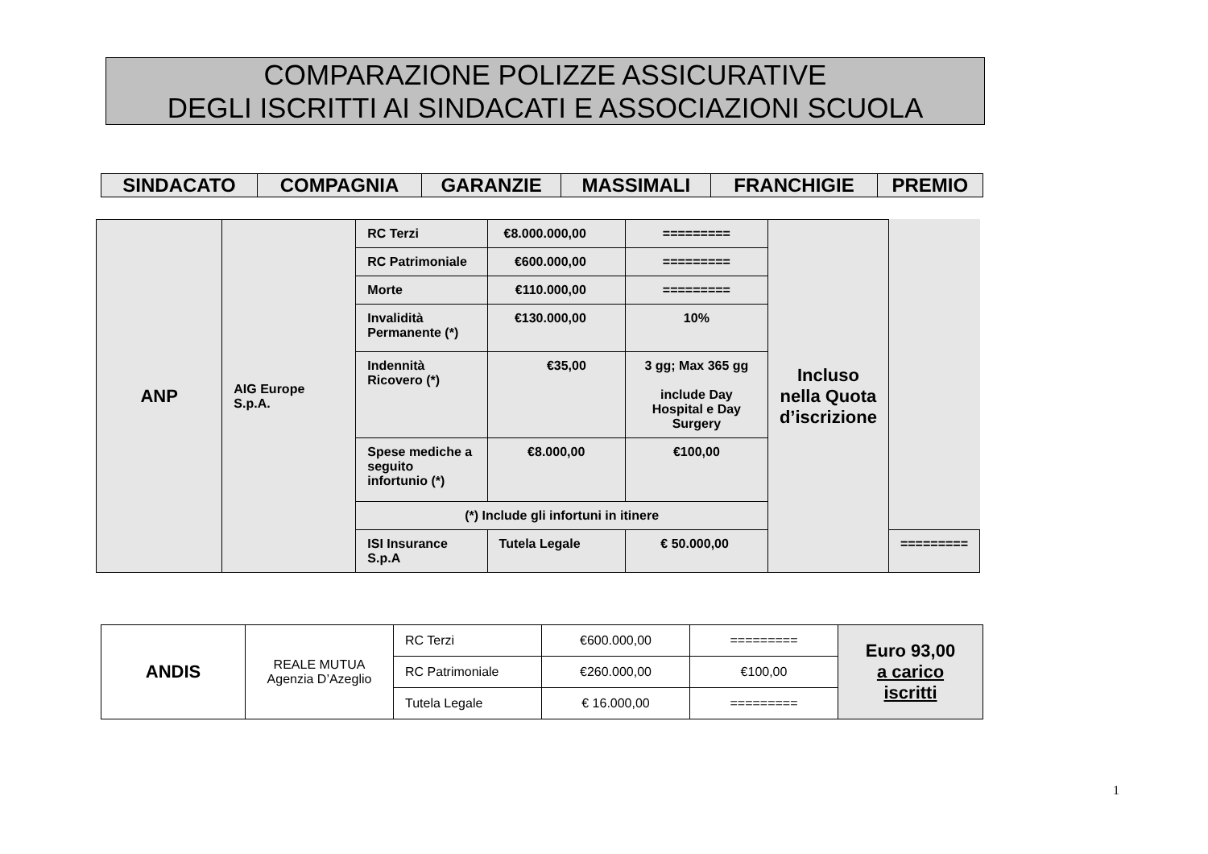COMPARAZIONE POLIZZE ASSICURATIVE
DEGLI ISCRITTI AI SINDACATI E ASSOCIAZIONI SCUOLA
| SINDACATO | COMPAGNIA | GARANZIE | MASSIMALI | FRANCHIGIE | PREMIO |
| --- | --- | --- | --- | --- | --- |
| ANP | AIG Europe S.p.A. | RC Terzi | €8.000.000,00 | ========= | Incluso nella Quota d’iscrizione | |
| | | RC Patrimoniale | €600.000,00 | ========= | | |
| | | Morte | €110.000,00 | ========= | | |
| | | Invalidità Permanente (*) | €130.000,00 | 10% | | |
| | | Indennità Ricovero (*) | €35,00 | 3 gg; Max 365 gg include Day Hospital e Day Surgery | | |
| | | Spese mediche a seguito infortunio (*) | €8.000,00 | €100,00 | | |
| | | (*) Include gli infortuni in itinere | | | | |
| | | ISI Insurance S.p.A | Tutela Legale | € 50.000,00 | | ========= |
| ANDIS | REALE MUTUA Agenzia D’Azeglio | RC Terzi | €600.000,00 | ========= | Euro 93,00 a carico iscritti |
| | | RC Patrimoniale | €260.000,00 | €100,00 | |
| | | Tutela Legale | € 16.000,00 | ========= | |
1